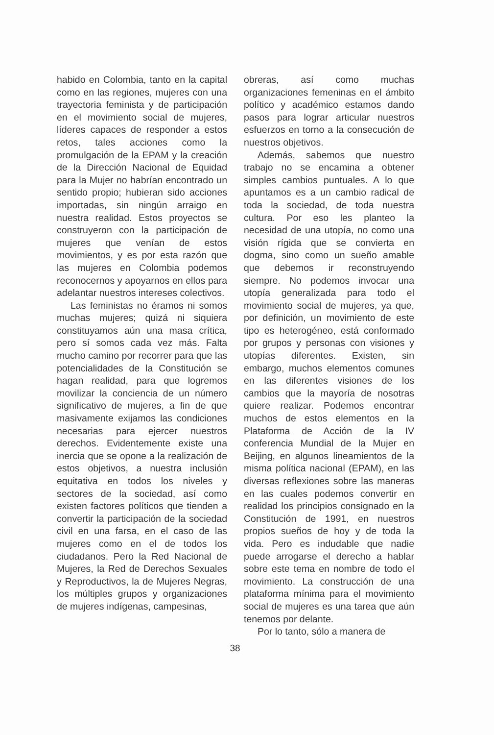habido en Colombia, tanto en la capital como en las regiones, mujeres con una trayectoria feminista y de participación en el movimiento social de mujeres, líderes capaces de responder a estos retos, tales acciones como la promulgación de la EPAM y la creación de la Dirección Nacional de Equidad para la Mujer no habrían encontrado un sentido propio; hubieran sido acciones importadas, sin ningún arraigo en nuestra realidad. Estos proyectos se construyeron con la participación de mujeres que venían de estos movimientos, y es por esta razón que las mujeres en Colombia podemos reconocernos y apoyarnos en ellos para adelantar nuestros intereses colectivos.
Las feministas no éramos ni somos muchas mujeres; quizá ni siquiera constituyamos aún una masa crítica, pero sí somos cada vez más. Falta mucho camino por recorrer para que las potencialidades de la Constitución se hagan realidad, para que logremos movilizar la conciencia de un número significativo de mujeres, a fin de que masivamente exijamos las condiciones necesarias para ejercer nuestros derechos. Evidentemente existe una inercia que se opone a la realización de estos objetivos, a nuestra inclusión equitativa en todos los niveles y sectores de la sociedad, así como existen factores políticos que tienden a convertir la participación de la sociedad civil en una farsa, en el caso de las mujeres como en el de todos los ciudadanos. Pero la Red Nacional de Mujeres, la Red de Derechos Sexuales y Reproductivos, la de Mujeres Negras, los múltiples grupos y organizaciones de mujeres indígenas, campesinas,
obreras, así como muchas organizaciones femeninas en el ámbito político y académico estamos dando pasos para lograr articular nuestros esfuerzos en torno a la consecución de nuestros objetivos.
Además, sabemos que nuestro trabajo no se encamina a obtener simples cambios puntuales. A lo que apuntamos es a un cambio radical de toda la sociedad, de toda nuestra cultura. Por eso les planteo la necesidad de una utopía, no como una visión rígida que se convierta en dogma, sino como un sueño amable que debemos ir reconstruyendo siempre. No podemos invocar una utopía generalizada para todo el movimiento social de mujeres, ya que, por definición, un movimiento de este tipo es heterogéneo, está conformado por grupos y personas con visiones y utopías diferentes. Existen, sin embargo, muchos elementos comunes en las diferentes visiones de los cambios que la mayoría de nosotras quiere realizar. Podemos encontrar muchos de estos elementos en la Plataforma de Acción de la IV conferencia Mundial de la Mujer en Beijing, en algunos lineamientos de la misma política nacional (EPAM), en las diversas reflexiones sobre las maneras en las cuales podemos convertir en realidad los principios consignado en la Constitución de 1991, en nuestros propios sueños de hoy y de toda la vida. Pero es indudable que nadie puede arrogarse el derecho a hablar sobre este tema en nombre de todo el movimiento. La construcción de una plataforma mínima para el movimiento social de mujeres es una tarea que aún tenemos por delante.
Por lo tanto, sólo a manera de
38